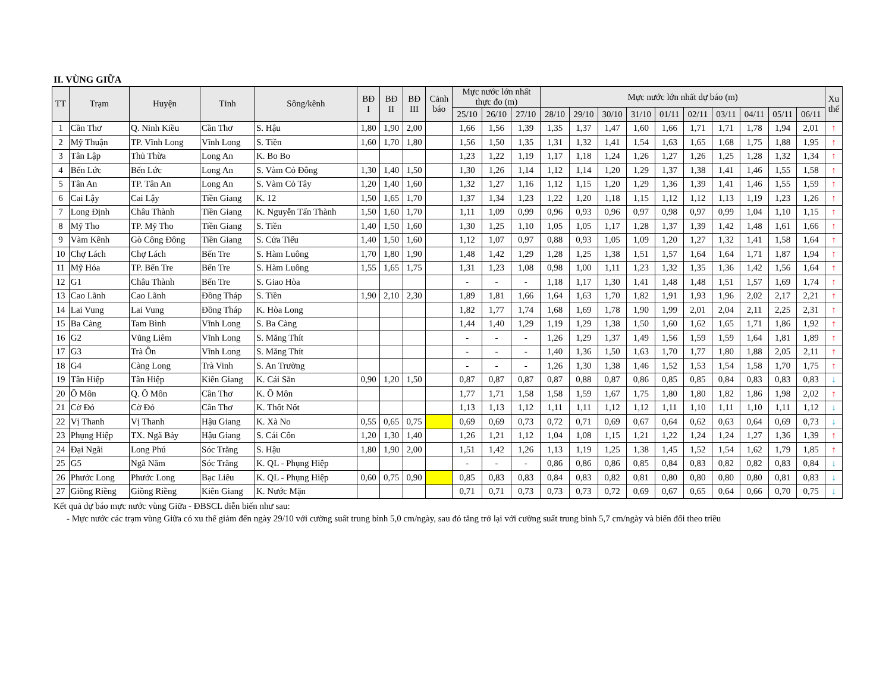II. VÙNG GIỮA
| TT | Trạm | Huyện | Tỉnh | Sông/kênh | BĐ I | BĐ II | BĐ III | Cảnh báo | Mực nước lớn nhất thực đo (m) | | | Mực nước lớn nhất dự báo (m) | | | | | | | | | | Xu thế |
| --- | --- | --- | --- | --- | --- | --- | --- | --- | --- | --- | --- | --- | --- | --- | --- | --- | --- | --- | --- | --- | --- | --- |
| | | | | | | | | | 25/10 | 26/10 | 27/10 | 28/10 | 29/10 | 30/10 | 31/10 | 01/11 | 02/11 | 03/11 | 04/11 | 05/11 | 06/11 | |
| 1 | Cần Thơ | Q. Ninh Kiều | Cần Thơ | S. Hậu | 1,80 | 1,90 | 2,00 | | 1,66 | 1,56 | 1,39 | 1,35 | 1,37 | 1,47 | 1,60 | 1,66 | 1,71 | 1,71 | 1,78 | 1,94 | 2,01 | ↑ |
| 2 | Mỹ Thuận | TP. Vĩnh Long | Vĩnh Long | S. Tiền | 1,60 | 1,70 | 1,80 | | 1,56 | 1,50 | 1,35 | 1,31 | 1,32 | 1,41 | 1,54 | 1,63 | 1,65 | 1,68 | 1,75 | 1,88 | 1,95 | ↑ |
| 3 | Tân Lập | Thủ Thừa | Long An | K. Bo Bo | | | | | 1,23 | 1,22 | 1,19 | 1,17 | 1,18 | 1,24 | 1,26 | 1,27 | 1,26 | 1,25 | 1,28 | 1,32 | 1,34 | ↑ |
| 4 | Bến Lức | Bến Lức | Long An | S. Vàm Cỏ Đông | 1,30 | 1,40 | 1,50 | | 1,30 | 1,26 | 1,14 | 1,12 | 1,14 | 1,20 | 1,29 | 1,37 | 1,38 | 1,41 | 1,46 | 1,55 | 1,58 | ↑ |
| 5 | Tân An | TP. Tân An | Long An | S. Vàm Cỏ Tây | 1,20 | 1,40 | 1,60 | | 1,32 | 1,27 | 1,16 | 1,12 | 1,15 | 1,20 | 1,29 | 1,36 | 1,39 | 1,41 | 1,46 | 1,55 | 1,59 | ↑ |
| 6 | Cai Lậy | Cai Lậy | Tiền Giang | K. 12 | 1,50 | 1,65 | 1,70 | | 1,37 | 1,34 | 1,23 | 1,22 | 1,20 | 1,18 | 1,15 | 1,12 | 1,12 | 1,13 | 1,19 | 1,23 | 1,26 | ↑ |
| 7 | Long Định | Châu Thành | Tiền Giang | K. Nguyễn Tấn Thành | 1,50 | 1,60 | 1,70 | | 1,11 | 1,09 | 0,99 | 0,96 | 0,93 | 0,96 | 0,97 | 0,98 | 0,97 | 0,99 | 1,04 | 1,10 | 1,15 | ↑ |
| 8 | Mỹ Tho | TP. Mỹ Tho | Tiền Giang | S. Tiền | 1,40 | 1,50 | 1,60 | | 1,30 | 1,25 | 1,10 | 1,05 | 1,05 | 1,17 | 1,28 | 1,37 | 1,39 | 1,42 | 1,48 | 1,61 | 1,66 | ↑ |
| 9 | Vàm Kênh | Gò Công Đông | Tiền Giang | S. Cửa Tiểu | 1,40 | 1,50 | 1,60 | | 1,12 | 1,07 | 0,97 | 0,88 | 0,93 | 1,05 | 1,09 | 1,20 | 1,27 | 1,32 | 1,41 | 1,58 | 1,64 | ↑ |
| 10 | Chợ Lách | Chợ Lách | Bến Tre | S. Hàm Luông | 1,70 | 1,80 | 1,90 | | 1,48 | 1,42 | 1,29 | 1,28 | 1,25 | 1,38 | 1,51 | 1,57 | 1,64 | 1,64 | 1,71 | 1,87 | 1,94 | ↑ |
| 11 | Mỹ Hóa | TP. Bến Tre | Bến Tre | S. Hàm Luông | 1,55 | 1,65 | 1,75 | | 1,31 | 1,23 | 1,08 | 0,98 | 1,00 | 1,11 | 1,23 | 1,32 | 1,35 | 1,36 | 1,42 | 1,56 | 1,64 | ↑ |
| 12 | G1 | Châu Thành | Bến Tre | S. Giao Hòa | | | | | - | - | - | 1,18 | 1,17 | 1,30 | 1,41 | 1,48 | 1,48 | 1,51 | 1,57 | 1,69 | 1,74 | ↑ |
| 13 | Cao Lãnh | Cao Lãnh | Đồng Tháp | S. Tiền | 1,90 | 2,10 | 2,30 | | 1,89 | 1,81 | 1,66 | 1,64 | 1,63 | 1,70 | 1,82 | 1,91 | 1,93 | 1,96 | 2,02 | 2,17 | 2,21 | ↑ |
| 14 | Lai Vung | Lai Vung | Đồng Tháp | K. Hòa Long | | | | | 1,82 | 1,77 | 1,74 | 1,68 | 1,69 | 1,78 | 1,90 | 1,99 | 2,01 | 2,04 | 2,11 | 2,25 | 2,31 | ↑ |
| 15 | Ba Càng | Tam Bình | Vĩnh Long | S. Ba Càng | | | | | 1,44 | 1,40 | 1,29 | 1,19 | 1,29 | 1,38 | 1,50 | 1,60 | 1,62 | 1,65 | 1,71 | 1,86 | 1,92 | ↑ |
| 16 | G2 | Vũng Liêm | Vĩnh Long | S. Măng Thít | | | | | - | - | - | 1,26 | 1,29 | 1,37 | 1,49 | 1,56 | 1,59 | 1,59 | 1,64 | 1,81 | 1,89 | ↑ |
| 17 | G3 | Trà Ôn | Vĩnh Long | S. Măng Thít | | | | | - | - | - | 1,40 | 1,36 | 1,50 | 1,63 | 1,70 | 1,77 | 1,80 | 1,88 | 2,05 | 2,11 | ↑ |
| 18 | G4 | Càng Long | Trà Vinh | S. An Trường | | | | | - | - | - | 1,26 | 1,30 | 1,38 | 1,46 | 1,52 | 1,53 | 1,54 | 1,58 | 1,70 | 1,75 | ↑ |
| 19 | Tân Hiệp | Tân Hiệp | Kiên Giang | K. Cái Sắn | 0,90 | 1,20 | 1,50 | | 0,87 | 0,87 | 0,87 | 0,87 | 0,88 | 0,87 | 0,86 | 0,85 | 0,85 | 0,84 | 0,83 | 0,83 | 0,83 | ↓ |
| 20 | Ô Môn | Q. Ô Môn | Cần Thơ | K. Ô Môn | | | | | 1,77 | 1,71 | 1,58 | 1,58 | 1,59 | 1,67 | 1,75 | 1,80 | 1,80 | 1,82 | 1,86 | 1,98 | 2,02 | ↑ |
| 21 | Cờ Đỏ | Cờ Đỏ | Cần Thơ | K. Thốt Nốt | | | | | 1,13 | 1,13 | 1,12 | 1,11 | 1,11 | 1,12 | 1,12 | 1,11 | 1,10 | 1,11 | 1,10 | 1,11 | 1,12 | ↓ |
| 22 | Vị Thanh | Vị Thanh | Hậu Giang | K. Xà No | 0,55 | 0,65 | 0,75 | | 0,69 | 0,69 | 0,73 | 0,72 | 0,71 | 0,69 | 0,67 | 0,64 | 0,62 | 0,63 | 0,64 | 0,69 | 0,73 | ↓ |
| 23 | Phụng Hiệp | TX. Ngã Bảy | Hậu Giang | S. Cái Côn | 1,20 | 1,30 | 1,40 | | 1,26 | 1,21 | 1,12 | 1,04 | 1,08 | 1,15 | 1,21 | 1,22 | 1,24 | 1,24 | 1,27 | 1,36 | 1,39 | ↑ |
| 24 | Đại Ngãi | Long Phú | Sóc Trăng | S. Hậu | 1,80 | 1,90 | 2,00 | | 1,51 | 1,42 | 1,26 | 1,13 | 1,19 | 1,25 | 1,38 | 1,45 | 1,52 | 1,54 | 1,62 | 1,79 | 1,85 | ↑ |
| 25 | G5 | Ngã Năm | Sóc Trăng | K. QL - Phụng Hiệp | | | | | - | - | - | 0,86 | 0,86 | 0,86 | 0,85 | 0,84 | 0,83 | 0,82 | 0,82 | 0,83 | 0,84 | ↓ |
| 26 | Phước Long | Phước Long | Bạc Liêu | K. QL - Phụng Hiệp | 0,60 | 0,75 | 0,90 | | 0,85 | 0,83 | 0,83 | 0,84 | 0,83 | 0,82 | 0,81 | 0,80 | 0,80 | 0,80 | 0,80 | 0,81 | 0,83 | ↓ |
| 27 | Giồng Riềng | Giồng Riềng | Kiên Giang | K. Nước Mặn | | | | | 0,71 | 0,71 | 0,73 | 0,73 | 0,73 | 0,72 | 0,69 | 0,67 | 0,65 | 0,64 | 0,66 | 0,70 | 0,75 | ↓ |
Kết quả dự báo mực nước vùng Giữa - ĐBSCL diễn biến như sau:
- Mực nước các trạm vùng Giữa có xu thế giảm đến ngày 29/10 với cường suất trung bình 5,0 cm/ngày, sau đó tăng trở lại với cường suất trung bình 5,7 cm/ngày và biến đổi theo triều